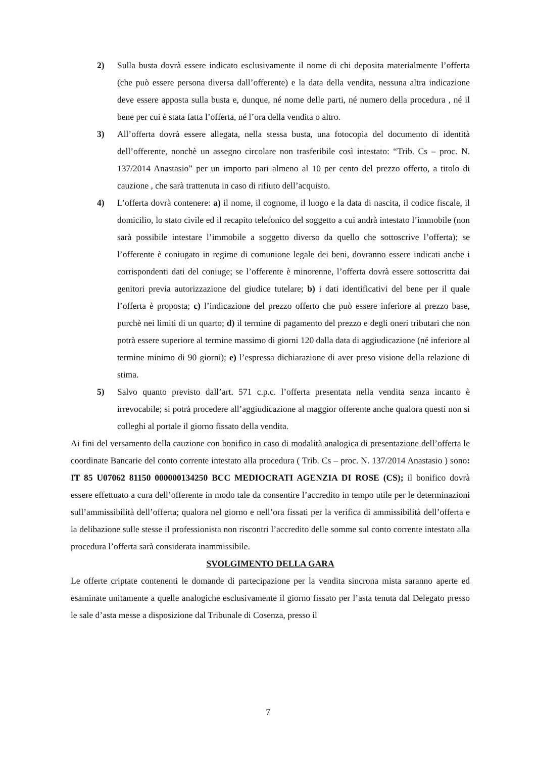2) Sulla busta dovrà essere indicato esclusivamente il nome di chi deposita materialmente l’offerta (che può essere persona diversa dall’offerente) e la data della vendita, nessuna altra indicazione deve essere apposta sulla busta e, dunque, né nome delle parti, né numero della procedura , né il bene per cui è stata fatta l’offerta, né l’ora della vendita o altro.
3) All’offerta dovrà essere allegata, nella stessa busta, una fotocopia del documento di identità dell’offerente, nonchè un assegno circolare non trasferibile così intestato: “Trib. Cs – proc. N. 137/2014 Anastasio” per un importo pari almeno al 10 per cento del prezzo offerto, a titolo di cauzione , che sarà trattenuta in caso di rifiuto dell’acquisto.
4) L’offerta dovrà contenere: a) il nome, il cognome, il luogo e la data di nascita, il codice fiscale, il domicilio, lo stato civile ed il recapito telefonico del soggetto a cui andrà intestato l’immobile (non sarà possibile intestare l’immobile a soggetto diverso da quello che sottoscrive l’offerta); se l’offerente è coniugato in regime di comunione legale dei beni, dovranno essere indicati anche i corrispondenti dati del coniuge; se l’offerente è minorenne, l’offerta dovrà essere sottoscritta dai genitori previa autorizzazione del giudice tutelare; b) i dati identificativi del bene per il quale l’offerta è proposta; c) l’indicazione del prezzo offerto che può essere inferiore al prezzo base, purchè nei limiti di un quarto; d) il termine di pagamento del prezzo e degli oneri tributari che non potrà essere superiore al termine massimo di giorni 120 dalla data di aggiudicazione (né inferiore al termine minimo di 90 giorni); e) l’espressa dichiarazione di aver preso visione della relazione di stima.
5) Salvo quanto previsto dall’art. 571 c.p.c. l’offerta presentata nella vendita senza incanto è irrevocabile; si potrà procedere all’aggiudicazione al maggior offerente anche qualora questi non si colleghi al portale il giorno fissato della vendita.
Ai fini del versamento della cauzione con bonifico in caso di modalità analogica di presentazione dell’offerta le coordinate Bancarie del conto corrente intestato alla procedura ( Trib. Cs – proc. N. 137/2014 Anastasio ) sono: IT 85 U07062 81150 000000134250 BCC MEDIOCRATI AGENZIA DI ROSE (CS); il bonifico dovrà essere effettuato a cura dell’offerente in modo tale da consentire l’accredito in tempo utile per le determinazioni sull’ammissibilità dell’offerta; qualora nel giorno e nell’ora fissati per la verifica di ammissibilità dell’offerta e la delibazione sulle stesse il professionista non riscontri l’accredito delle somme sul conto corrente intestato alla procedura l’offerta sarà considerata inammissibile.
SVOLGIMENTO DELLA GARA
Le offerte criptate contenenti le domande di partecipazione per la vendita sincrona mista saranno aperte ed esaminate unitamente a quelle analogiche esclusivamente il giorno fissato per l’asta tenuta dal Delegato presso le sale d’asta messe a disposizione dal Tribunale di Cosenza, presso il
7